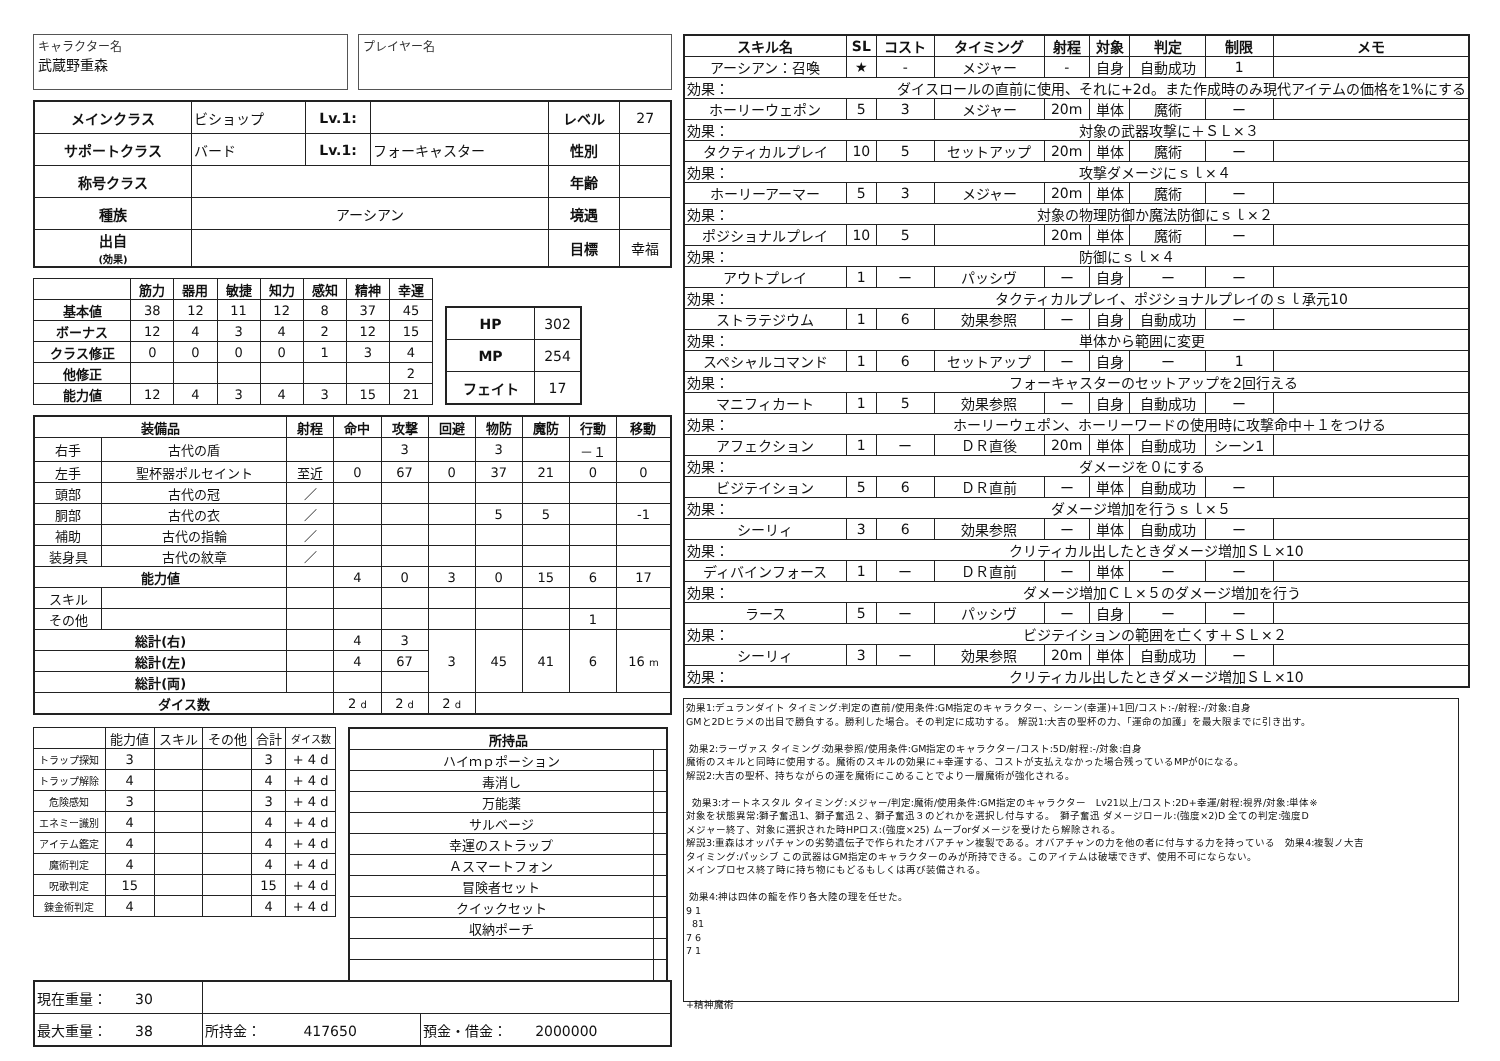キャラクター名
武蔵野重森
プレイヤー名
| メインクラス | ビショップ | Lv.1: | | レベル | 27 |
| サポートクラス | バード | Lv.1: | フォーキャスター | 性別 | |
| 称号クラス | | | | 年齢 | |
| 種族 | アーシアン | | | 境遇 | |
| 出自 (効果) | | | | 目標 | 幸福 |
| | 筋力 | 器用 | 敏捷 | 知力 | 感知 | 精神 | 幸運 |
| --- | --- | --- | --- | --- | --- | --- | --- |
| 基本値 | 38 | 12 | 11 | 12 | 8 | 37 | 45 |
| ボーナス | 12 | 4 | 3 | 4 | 2 | 12 | 15 |
| クラス修正 | 0 | 0 | 0 | 0 | 1 | 3 | 4 |
| 他修正 | | | | | | | 2 |
| 能力値 | 12 | 4 | 3 | 4 | 3 | 15 | 21 |
| HP | 302 |
| MP | 254 |
| フェイト | 17 |
| 装備品 | | 射程 | 命中 | 攻撃 | 回避 | 物防 | 魔防 | 行動 | 移動 |
| --- | --- | --- | --- | --- | --- | --- | --- | --- | --- |
| 右手 | 古代の盾 | | | 3 | | 3 | | －１ | |
| 左手 | 聖杯器ポルセイント | 至近 | 0 | 67 | 0 | 37 | 21 | 0 | 0 |
| 頭部 | 古代の冠 | ／ | | | | | | | |
| 胴部 | 古代の衣 | ／ | | | | 5 | 5 | | -1 |
| 補助 | 古代の指輪 | ／ | | | | | | | |
| 装身具 | 古代の紋章 | ／ | | | | | | | |
| 能力値 | | | 4 | 0 | 3 | 0 | 15 | 6 | 17 |
| スキル | | | | | | | | | |
| その他 | | | | | | | | 1 | |
| 総計(右) | | | 4 | 3 | 3 | 45 | 41 | 6 | 16 m |
| 総計(左) | | | 4 | 67 | | | | | |
| 総計(両) | | | | | | | | | |
| ダイス数 | | | 2 d | 2 d | 2 d | | | | |
| | 能力値 | スキル | その他 | 合計 | ダイス数 |
| トラップ探知 | 3 | | | 3 | + 4 d |
| トラップ解除 | 4 | | | 4 | + 4 d |
| 危険感知 | 3 | | | 3 | + 4 d |
| エネミー識別 | 4 | | | 4 | + 4 d |
| アイテム鑑定 | 4 | | | 4 | + 4 d |
| 魔術判定 | 4 | | | 4 | + 4 d |
| 呪歌判定 | 15 | | | 15 | + 4 d |
| 錬金術判定 | 4 | | | 4 | + 4 d |
| 所持品 | |
| --- | --- |
| ハイｍｐポーション | |
| 毒消し | |
| 万能薬 | |
| サルベージ | |
| 幸運のストラップ | |
| Ａスマートフォン | |
| 冒険者セット | |
| クイックセット | |
| 収納ポーチ | |
| 現在重量： 30 | | |
| 最大重量： 38 | 所持金： 417650 | 預金・借金： 2000000 |
| スキル名 | SL | コスト | タイミング | 射程 | 対象 | 判定 | 制限 | メモ |
| --- | --- | --- | --- | --- | --- | --- | --- | --- |
| アーシアン：召喚 | ★ | - | メジャー | - | 自身 | 自動成功 | 1 | |
| 効果： ダイスロールの直前に使用、それに+2d。また作成時のみ現代アイテムの価格を1%にする | | | | | | | | |
| ホーリーウェポン | 5 | 3 | メジャー | 20m | 単体 | 魔術 | ー | |
| 効果： 対象の武器攻撃に＋ＳＬ×３ | | | | | | | | |
| タクティカルプレイ | 10 | 5 | セットアップ | 20m | 単体 | 魔術 | ー | |
| 効果： 攻撃ダメージにｓｌ×４ | | | | | | | | |
| ホーリーアーマー | 5 | 3 | メジャー | 20m | 単体 | 魔術 | ー | |
| 効果： 対象の物理防御か魔法防御にｓｌ×２ | | | | | | | | |
| ポジショナルプレイ | 10 | 5 | | 20m | 単体 | 魔術 | ー | |
| 効果： 防御にｓｌ×４ | | | | | | | | |
| アウトプレイ | 1 | ー | パッシヴ | ー | 自身 | ー | ー | |
| 効果： タクティカルプレイ、ポジショナルプレイのｓｌ承元10 | | | | | | | | |
| ストラテジウム | 1 | 6 | 効果参照 | ー | 自身 | 自動成功 | ー | |
| 効果： 単体から範囲に変更 | | | | | | | | |
| スペシャルコマンド | 1 | 6 | セットアップ | ー | 自身 | ー | 1 | |
| 効果： フォーキャスターのセットアップを2回行える | | | | | | | | |
| マニフィカート | 1 | 5 | 効果参照 | ー | 自身 | 自動成功 | ー | |
| 効果： ホーリーウェポン、ホーリーワードの使用時に攻撃命中＋１をつける | | | | | | | | |
| アフェクション | 1 | ー | ＤＲ直後 | 20m | 単体 | 自動成功 | シーン1 | |
| 効果： ダメージを０にする | | | | | | | | |
| ビジテイション | 5 | 6 | ＤＲ直前 | ー | 単体 | 自動成功 | ー | |
| 効果： ダメージ増加を行うｓｌ×５ | | | | | | | | |
| シーリィ | 3 | 6 | 効果参照 | ー | 単体 | 自動成功 | ー | |
| 効果： クリティカル出したときダメージ増加ＳＬ×10 | | | | | | | | |
| ディバインフォース | 1 | ー | ＤＲ直前 | ー | 単体 | ー | ー | |
| 効果： ダメージ増加ＣＬ×５のダメージ増加を行う | | | | | | | | |
| ラース | 5 | ー | パッシヴ | ー | 自身 | ー | ー | |
| 効果： ビジテイションの範囲を亡くす＋ＳＬ×２ | | | | | | | | |
| シーリィ | 3 | ー | 効果参照 | 20m | 単体 | 自動成功 | ー | |
| 効果： クリティカル出したときダメージ増加ＳＬ×10 | | | | | | | | |
効果1:デュランダイト タイミング:判定の直前/使用条件:GM指定のキャラクター、シーン(幸運)+1回/コスト:-/射程:-/対象:自身
GMと2Dヒラメの出目で勝負する。勝利した場合。その判定に成功する。 解説1:大吉の聖杯の力、「運命の加護」を最大限までに引き出す。
効果2:ラーヴァス タイミング:効果参照/使用条件:GM指定のキャラクター/コスト:5D/射程:-/対象:自身
魔術のスキルと同時に使用する。魔術のスキルの効果に+幸運する、コストが支払えなかった場合残っているMPが0になる。
解説2:大吉の聖杯、持ちながらの運を魔術にこめることでより一層魔術が強化される。
効果3:オートネスタル タイミング:メジャー/判定:魔術/使用条件:GM指定のキャラクター　Lv21以上/コスト:2D+幸運/射程:視界/対象:単体※
対象を状態異常:獅子奮迅1、獅子奮迅２、獅子奮迅３のどれかを選択し付与する。　獅子奮迅 ダメージロール:(強度×2)D 全ての判定:強度D
メジャー終了、対象に選択された時HPロス:(強度×25) ムーブorダメージを受けたら解除される。
解説3:重森はオッパチャンの劣勢遺伝子で作られたオバアチャン複製である。オバアチャンの力を他の者に付与する力を持っている　効果4:複製ノ大吉
タイミング:パッシブ この武器はGM指定のキャラクターのみが所持できる。このアイテムは破壊できず、使用不可にならない。
メインプロセス終了時に持ち物にもどるもしくは再び装備される。
効果4:神は四体の龍を作り各大陸の理を任せた。
9 1
81
7 6
7 1
+精神魔術